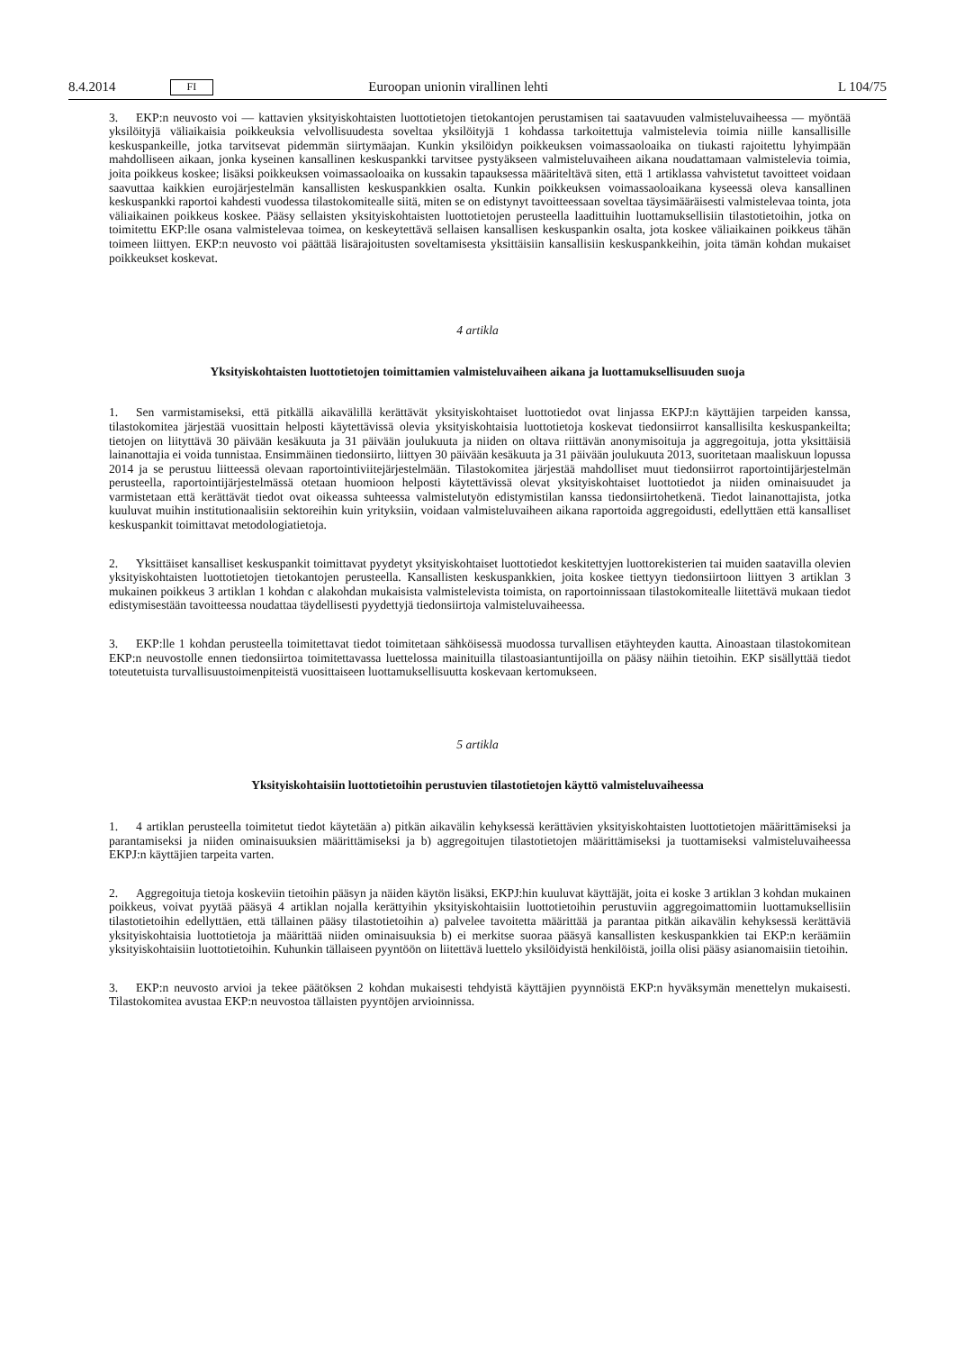8.4.2014 FI Euroopan unionin virallinen lehti L 104/75
3. EKP:n neuvosto voi — kattavien yksityiskohtaisten luottotietojen tietokantojen perustamisen tai saatavuuden valmisteluvaiheessa — myöntää yksilöityjä väliaikaisia poikkeuksia velvollisuudesta soveltaa yksilöityjä 1 kohdassa tarkoitettuja valmistelevia toimia niille kansallisille keskuspankeille, jotka tarvitsevat pidemmän siirtymäajan. Kunkin yksilöidyn poikkeuksen voimassaoloaika on tiukasti rajoitettu lyhyimpään mahdolliseen aikaan, jonka kyseinen kansallinen keskuspankki tarvitsee pystyäkseen valmisteluvaiheen aikana noudattamaan valmistelevia toimia, joita poikkeus koskee; lisäksi poikkeuksen voimassaoloaika on kussakin tapauksessa määriteltävä siten, että 1 artiklassa vahvistetut tavoitteet voidaan saavuttaa kaikkien eurojärjestelmän kansallisten keskuspankkien osalta. Kunkin poikkeuksen voimassaoloaikana kyseessä oleva kansallinen keskuspankki raportoi kahdesti vuodessa tilastokomitealle siitä, miten se on edistynyt tavoitteessaan soveltaa täysimääräisesti valmistelevaa tointa, jota väliaikainen poikkeus koskee. Pääsy sellaisten yksityiskohtaisten luottotietojen perusteella laadittuihin luottamuksellisiin tilastotietoihin, jotka on toimitettu EKP:lle osana valmistelevaa toimea, on keskeytettävä sellaisen kansallisen keskuspankin osalta, jota koskee väliaikainen poikkeus tähän toimeen liittyen. EKP:n neuvosto voi päättää lisärajoitusten soveltamisesta yksittäisiin kansallisiin keskuspankkeihin, joita tämän kohdan mukaiset poikkeukset koskevat.
4 artikla
Yksityiskohtaisten luottotietojen toimittamien valmisteluvaiheen aikana ja luottamuksellisuuden suoja
1. Sen varmistamiseksi, että pitkällä aikavälillä kerättävät yksityiskohtaiset luottotiedot ovat linjassa EKPJ:n käyttäjien tarpeiden kanssa, tilastokomitea järjestää vuosittain helposti käytettävissä olevia yksityiskohtaisia luottotietoja koskevat tiedonsiirrot kansallisilta keskuspankeilta; tietojen on liityttävä 30 päivään kesäkuuta ja 31 päivään joulukuuta ja niiden on oltava riittävän anonymisoituja ja aggregoituja, jotta yksittäisiä lainanottajia ei voida tunnistaa. Ensimmäinen tiedonsiirto, liittyen 30 päivään kesäkuuta ja 31 päivään joulukuuta 2013, suoritetaan maaliskuun lopussa 2014 ja se perustuu liitteessä olevaan raportointiviitejärjestelmään. Tilastokomitea järjestää mahdolliset muut tiedonsiirrot raportointijärjestelmän perusteella, raportointijärjestelmässä otetaan huomioon helposti käytettävissä olevat yksityiskohtaiset luottotiedot ja niiden ominaisuudet ja varmistetaan että kerättävät tiedot ovat oikeassa suhteessa valmistelutyön edistymistilan kanssa tiedonsiirtohetkenä. Tiedot lainanottajista, jotka kuuluvat muihin institutionaalisiin sektoreihin kuin yrityksiin, voidaan valmisteluvaiheen aikana raportoida aggregoidusti, edellyttäen että kansalliset keskuspankit toimittavat metodologiatietoja.
2. Yksittäiset kansalliset keskuspankit toimittavat pyydetyt yksityiskohtaiset luottotiedot keskitettyjen luottorekisterien tai muiden saatavilla olevien yksityiskohtaisten luottotietojen tietokantojen perusteella. Kansallisten keskuspankkien, joita koskee tiettyyn tiedonsiirtoon liittyen 3 artiklan 3 mukainen poikkeus 3 artiklan 1 kohdan c alakohdan mukaisista valmistelevista toimista, on raportoinnissaan tilastokomitealle liitettävä mukaan tiedot edistymisestään tavoitteessa noudattaa täydellisesti pyydettyjä tiedonsiirtoja valmisteluvaiheessa.
3. EKP:lle 1 kohdan perusteella toimitettavat tiedot toimitetaan sähköisessä muodossa turvallisen etäyhteyden kautta. Ainoastaan tilastokomitean EKP:n neuvostolle ennen tiedonsiirtoa toimitettavassa luettelossa mainituilla tilastoasiantuntijoilla on pääsy näihin tietoihin. EKP sisällyttää tiedot toteutetuista turvallisuustoimenpiteistä vuosittaiseen luottamuksellisuutta koskevaan kertomukseen.
5 artikla
Yksityiskohtaisiin luottotietoihin perustuvien tilastotietojen käyttö valmisteluvaiheessa
1. 4 artiklan perusteella toimitetut tiedot käytetään a) pitkän aikavälin kehyksessä kerättävien yksityiskohtaisten luottotietojen määrittämiseksi ja parantamiseksi ja niiden ominaisuuksien määrittämiseksi ja b) aggregoitujen tilastotietojen määrittämiseksi ja tuottamiseksi valmisteluvaiheessa EKPJ:n käyttäjien tarpeita varten.
2. Aggregoituja tietoja koskeviin tietoihin pääsyn ja näiden käytön lisäksi, EKPJ:hin kuuluvat käyttäjät, joita ei koske 3 artiklan 3 kohdan mukainen poikkeus, voivat pyytää pääsyä 4 artiklan nojalla kerättyihin yksityiskohtaisiin luottotietoihin perustuviin aggregoimattomiin luottamuksellisiin tilastotietoihin edellyttäen, että tällainen pääsy tilastotietoihin a) palvelee tavoitetta määrittää ja parantaa pitkän aikavälin kehyksessä kerättäviä yksityiskohtaisia luottotietoja ja määrittää niiden ominaisuuksia b) ei merkitse suoraa pääsyä kansallisten keskuspankkien tai EKP:n keräämiin yksityiskohtaisiin luottotietoihin. Kuhunkin tällaiseen pyyntöön on liitettävä luettelo yksilöidyistä henkilöistä, joilla olisi pääsy asianomaisiin tietoihin.
3. EKP:n neuvosto arvioi ja tekee päätöksen 2 kohdan mukaisesti tehdyistä käyttäjien pyynnöistä EKP:n hyväksymän menettelyn mukaisesti. Tilastokomitea avustaa EKP:n neuvostoa tällaisten pyyntöjen arvioinnissa.